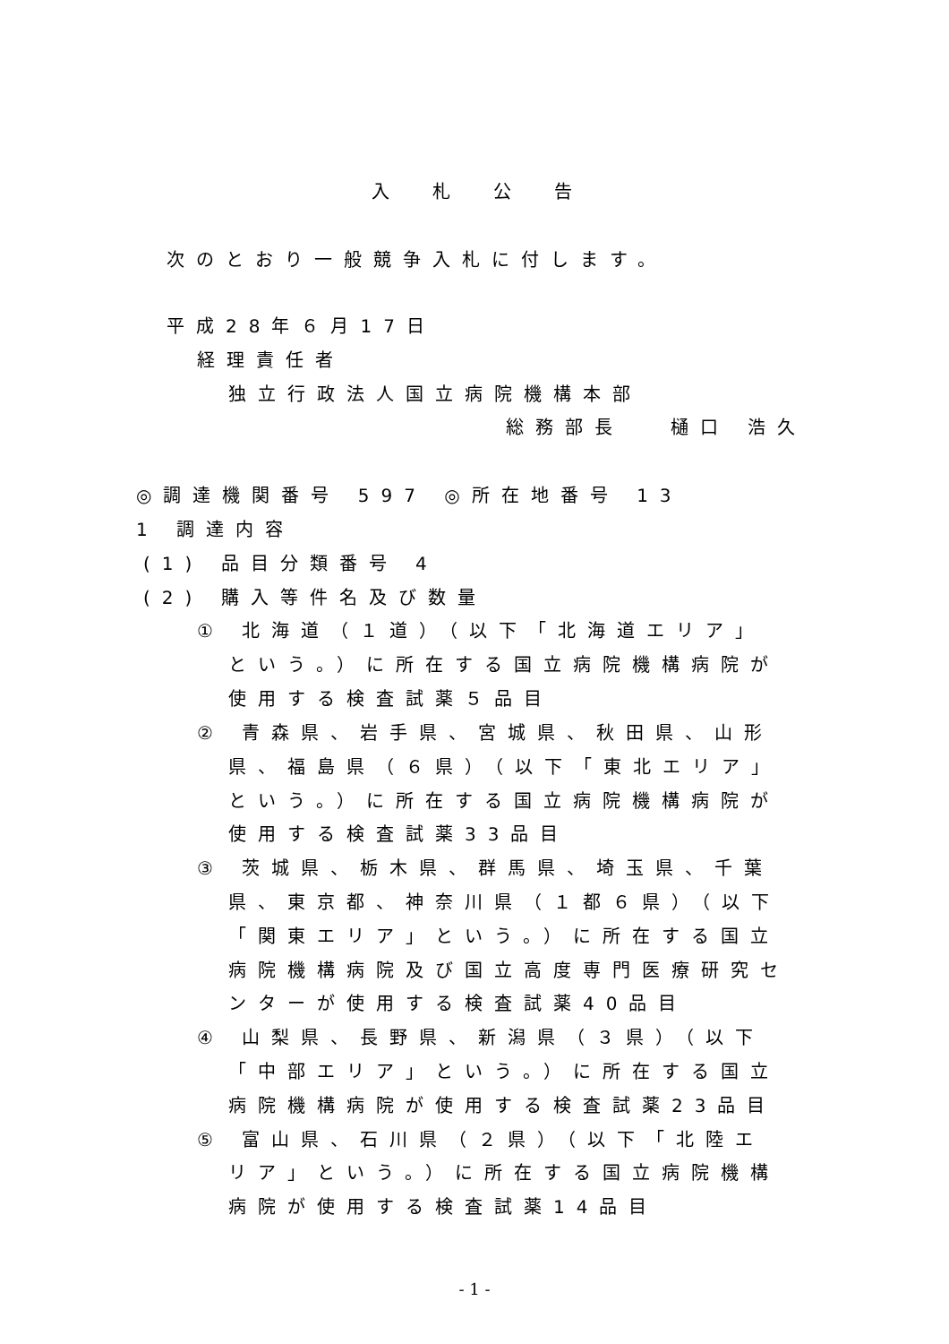入札公告
次のとおり一般競争入札に付します。
平成28年６月17日
経理責任者
独立行政法人国立病院機構本部
総務部長　 樋口 浩久
◎調達機関番号 597 ◎所在地番号 13
1 調達内容
(1) 品目分類番号 4
(2) 購入等件名及び数量
① 北海道（１道）（以下「北海道エリア」
という。）に所在する国立病院機構病院が
使用する検査試薬５品目
② 青森県、岩手県、宮城県、秋田県、山形
県、福島県（６県）（以下「東北エリア」
という。）に所在する国立病院機構病院が
使用する検査試薬33品目
③ 茨城県、栃木県、群馬県、埼玉県、千葉
県、東京都、神奈川県（１都６県）（以下
「関東エリア」という。）に所在する国立
病院機構病院及び国立高度専門医療研究セ
ンターが使用する検査試薬40品目
④ 山梨県、長野県、新潟県（３県）（以下
「中部エリア」という。）に所在する国立
病院機構病院が使用する検査試薬23品目
⑤ 富山県、石川県（２県）（以下「北陸エ
リア」という。）に所在する国立病院機構
病院が使用する検査試薬14品目
- 1 -